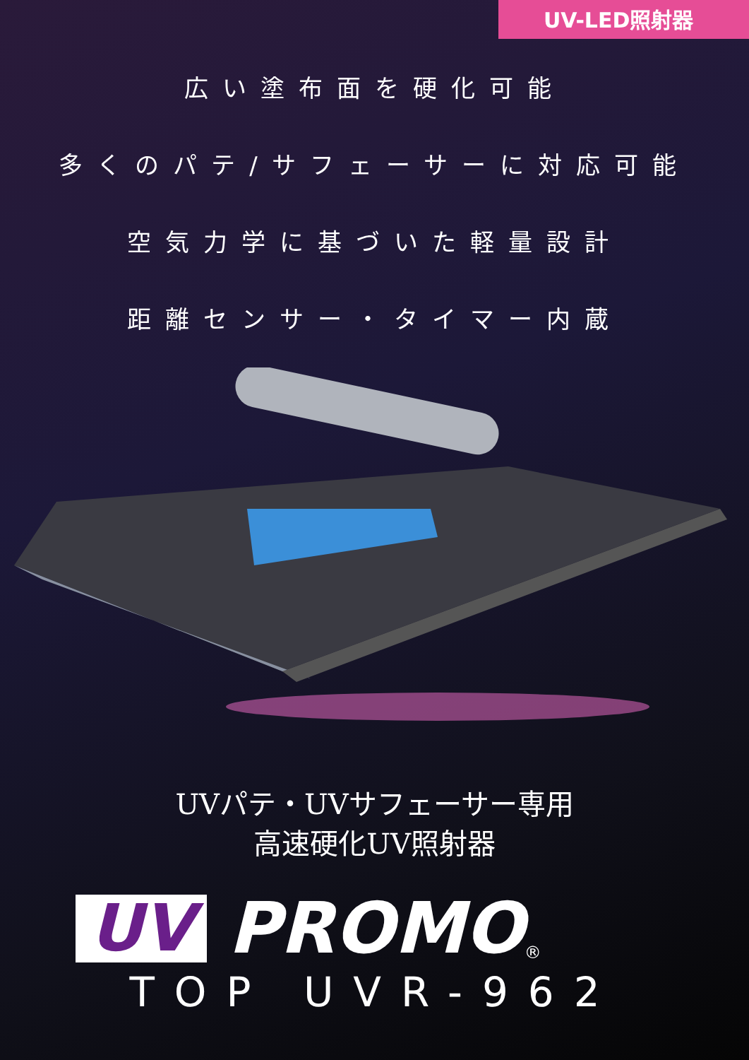UV-LED照射器
広い塗布面を硬化可能
多くのパテ/サフェーサーに対応可能
空気力学に基づいた軽量設計
距離センサー・タイマー内蔵
UVパテ・UVサフェーサー専用
高速硬化UV照射器
UV PROMO ®
TOP UVR-962